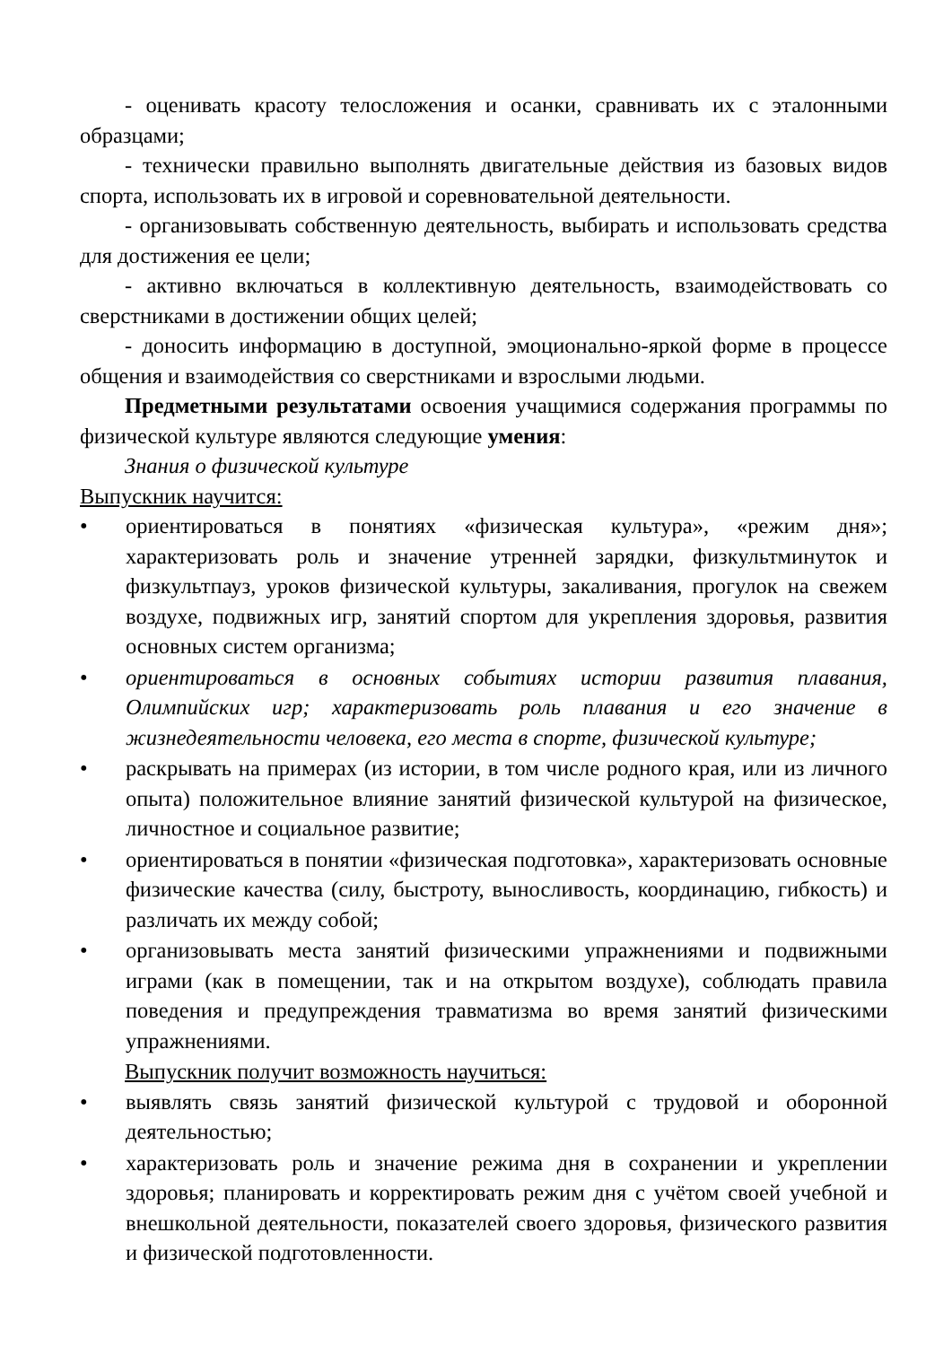- оценивать красоту телосложения и осанки, сравнивать их с эталонными образцами;
- технически правильно выполнять двигательные действия из базовых видов спорта, использовать их в игровой и соревновательной деятельности.
- организовывать собственную деятельность, выбирать и использовать средства для достижения ее цели;
- активно включаться в коллективную деятельность, взаимодействовать со сверстниками в достижении общих целей;
- доносить информацию в доступной, эмоционально-яркой форме в процессе общения и взаимодействия со сверстниками и взрослыми людьми.
Предметными результатами освоения учащимися содержания программы по физической культуре являются следующие умения:
Знания о физической культуре
Выпускник научится:
• ориентироваться в понятиях «физическая культура», «режим дня»; характеризовать роль и значение утренней зарядки, физкультминуток и физкультпауз, уроков физической культуры, закаливания, прогулок на свежем воздухе, подвижных игр, занятий спортом для укрепления здоровья, развития основных систем организма;
• ориентироваться в основных событиях истории развития плавания, Олимпийских игр; характеризовать роль плавания и его значение в жизнедеятельности человека, его места в спорте, физической культуре;
• раскрывать на примерах (из истории, в том числе родного края, или из личного опыта) положительное влияние занятий физической культурой на физическое, личностное и социальное развитие;
• ориентироваться в понятии «физическая подготовка», характеризовать основные физические качества (силу, быстроту, выносливость, координацию, гибкость) и различать их между собой;
• организовывать места занятий физическими упражнениями и подвижными играми (как в помещении, так и на открытом воздухе), соблюдать правила поведения и предупреждения травматизма во время занятий физическими упражнениями.
Выпускник получит возможность научиться:
• выявлять связь занятий физической культурой с трудовой и оборонной деятельностью;
• характеризовать роль и значение режима дня в сохранении и укреплении здоровья; планировать и корректировать режим дня с учётом своей учебной и внешкольной деятельности, показателей своего здоровья, физического развития и физической подготовленности.